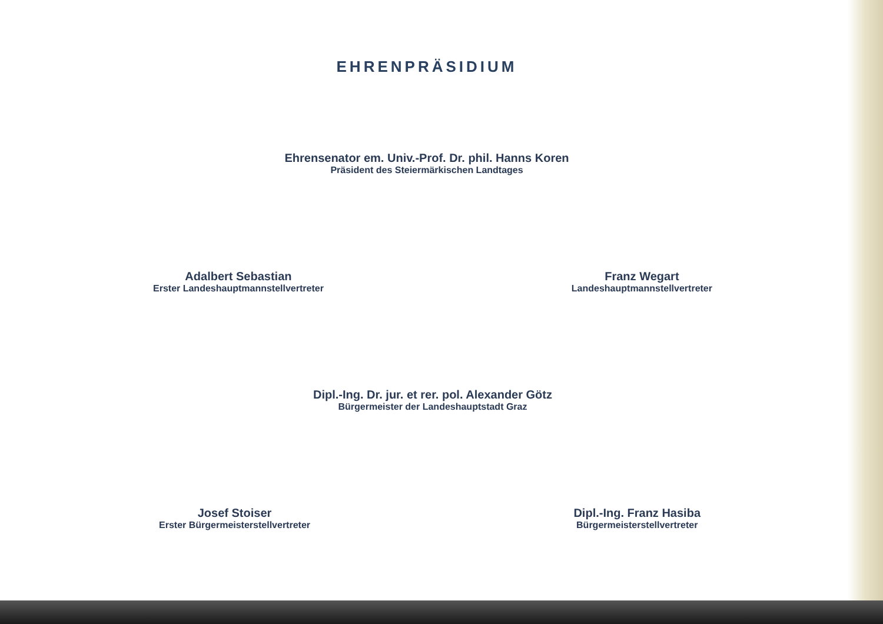EHRENPRÄSIDIUM
Ehrensenator em. Univ.-Prof. Dr. phil. Hanns Koren
Präsident des Steiermärkischen Landtages
Adalbert Sebastian
Erster Landeshauptmannstellvertreter
Franz Wegart
Landeshauptmannstellvertreter
Dipl.-Ing. Dr. jur. et rer. pol. Alexander Götz
Bürgermeister der Landeshauptstadt Graz
Josef Stoiser
Erster Bürgermeisterstellvertreter
Dipl.-Ing. Franz Hasiba
Bürgermeisterstellvertreter